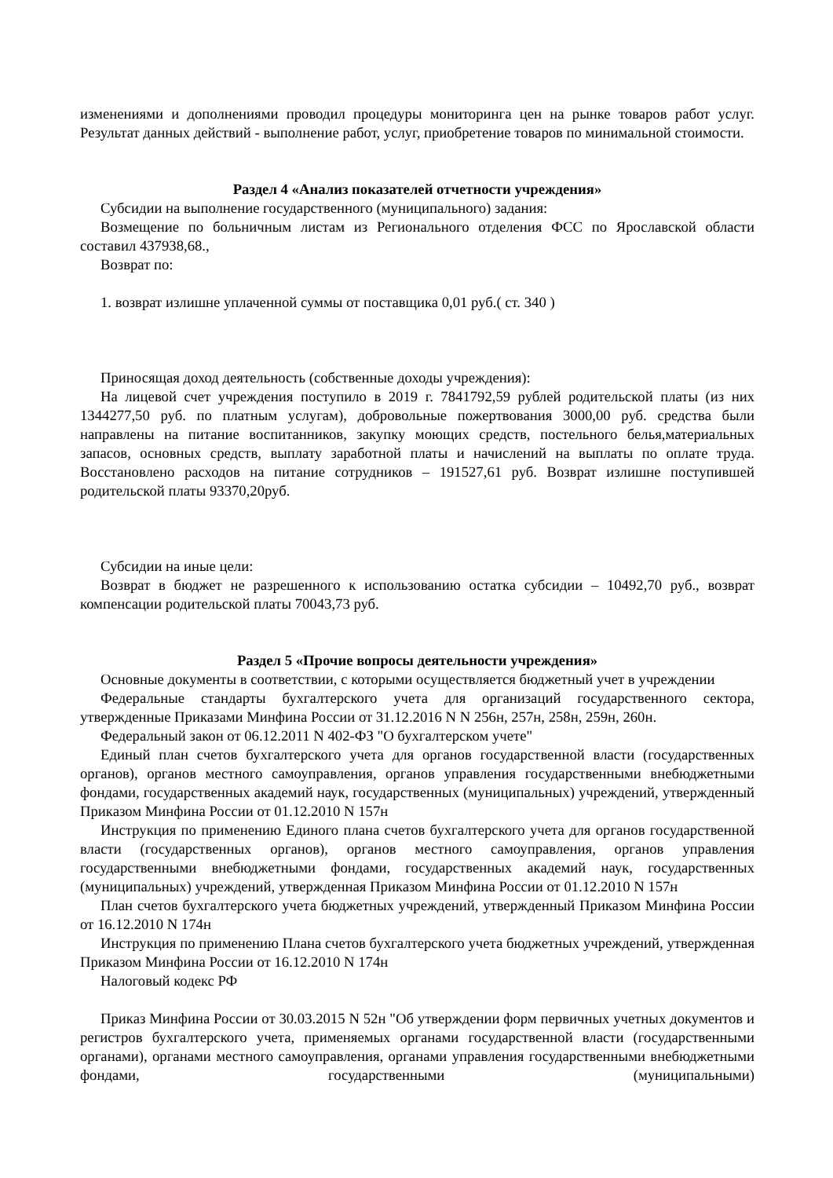изменениями и дополнениями проводил процедуры мониторинга цен на рынке товаров работ услуг. Результат данных действий - выполнение работ, услуг, приобретение товаров по минимальной стоимости.
Раздел 4 «Анализ показателей отчетности учреждения»
Субсидии на выполнение государственного (муниципального) задания:
Возмещение по больничным листам из Регионального отделения ФСС по Ярославской области составил 437938,68.,
Возврат по:
1. возврат излишне уплаченной суммы от поставщика 0,01 руб.( ст. 340 )
Приносящая доход деятельность (собственные доходы учреждения):
На лицевой счет учреждения поступило в 2019 г. 7841792,59 рублей родительской платы (из них 1344277,50 руб. по платным услугам), добровольные пожертвования 3000,00 руб. средства были направлены на питание воспитанников, закупку моющих средств, постельного белья,материальных запасов, основных средств, выплату заработной платы и начислений на выплаты по оплате труда. Восстановлено расходов на питание сотрудников – 191527,61 руб. Возврат излишне поступившей родительской платы 93370,20руб.
Субсидии на иные цели:
Возврат в бюджет не разрешенного к использованию остатка субсидии – 10492,70 руб., возврат компенсации родительской платы 70043,73 руб.
Раздел 5 «Прочие вопросы деятельности учреждения»
Основные документы в соответствии, с которыми осуществляется бюджетный учет в учреждении
Федеральные стандарты бухгалтерского учета для организаций государственного сектора, утвержденные Приказами Минфина России от 31.12.2016 N N 256н, 257н, 258н, 259н, 260н.
Федеральный закон от 06.12.2011 N 402-ФЗ "О бухгалтерском учете"
Единый план счетов бухгалтерского учета для органов государственной власти (государственных органов), органов местного самоуправления, органов управления государственными внебюджетными фондами, государственных академий наук, государственных (муниципальных) учреждений, утвержденный Приказом Минфина России от 01.12.2010 N 157н
Инструкция по применению Единого плана счетов бухгалтерского учета для органов государственной власти (государственных органов), органов местного самоуправления, органов управления государственными внебюджетными фондами, государственных академий наук, государственных (муниципальных) учреждений, утвержденная Приказом Минфина России от 01.12.2010 N 157н
План счетов бухгалтерского учета бюджетных учреждений, утвержденный Приказом Минфина России от 16.12.2010 N 174н
Инструкция по применению Плана счетов бухгалтерского учета бюджетных учреждений, утвержденная Приказом Минфина России от 16.12.2010 N 174н
Налоговый кодекс РФ
Приказ Минфина России от 30.03.2015 N 52н "Об утверждении форм первичных учетных документов и регистров бухгалтерского учета, применяемых органами государственной власти (государственными органами), органами местного самоуправления, органами управления государственными внебюджетными фондами, государственными (муниципальными)